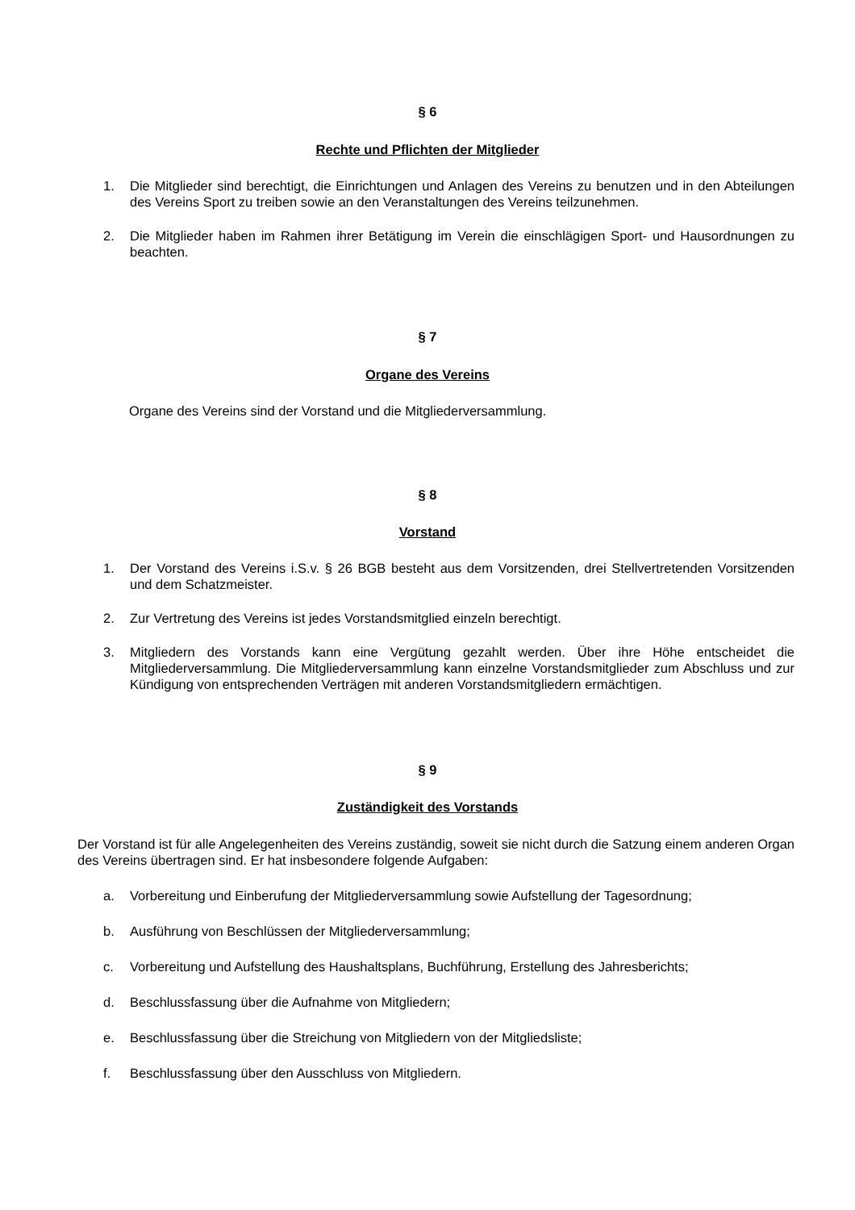§ 6
Rechte und Pflichten der Mitglieder
1. Die Mitglieder sind berechtigt, die Einrichtungen und Anlagen des Vereins zu benutzen und in den Abteilungen des Vereins Sport zu treiben sowie an den Veranstaltungen des Vereins teilzunehmen.
2. Die Mitglieder haben im Rahmen ihrer Betätigung im Verein die einschlägigen Sport- und Hausordnungen zu beachten.
§ 7
Organe des Vereins
Organe des Vereins sind der Vorstand und die Mitgliederversammlung.
§ 8
Vorstand
1. Der Vorstand des Vereins i.S.v. § 26 BGB besteht aus dem Vorsitzenden, drei Stellvertretenden Vorsitzenden und dem Schatzmeister.
2. Zur Vertretung des Vereins ist jedes Vorstandsmitglied einzeln berechtigt.
3. Mitgliedern des Vorstands kann eine Vergütung gezahlt werden. Über ihre Höhe entscheidet die Mitgliederversammlung. Die Mitgliederversammlung kann einzelne Vorstandsmitglieder zum Abschluss und zur Kündigung von entsprechenden Verträgen mit anderen Vorstandsmitgliedern ermächtigen.
§ 9
Zuständigkeit des Vorstands
Der Vorstand ist für alle Angelegenheiten des Vereins zuständig, soweit sie nicht durch die Satzung einem anderen Organ des Vereins übertragen sind. Er hat insbesondere folgende Aufgaben:
a. Vorbereitung und Einberufung der Mitgliederversammlung sowie Aufstellung der Tagesordnung;
b. Ausführung von Beschlüssen der Mitgliederversammlung;
c. Vorbereitung und Aufstellung des Haushaltsplans, Buchführung, Erstellung des Jahresberichts;
d. Beschlussfassung über die Aufnahme von Mitgliedern;
e. Beschlussfassung über die Streichung von Mitgliedern von der Mitgliedsliste;
f. Beschlussfassung über den Ausschluss von Mitgliedern.